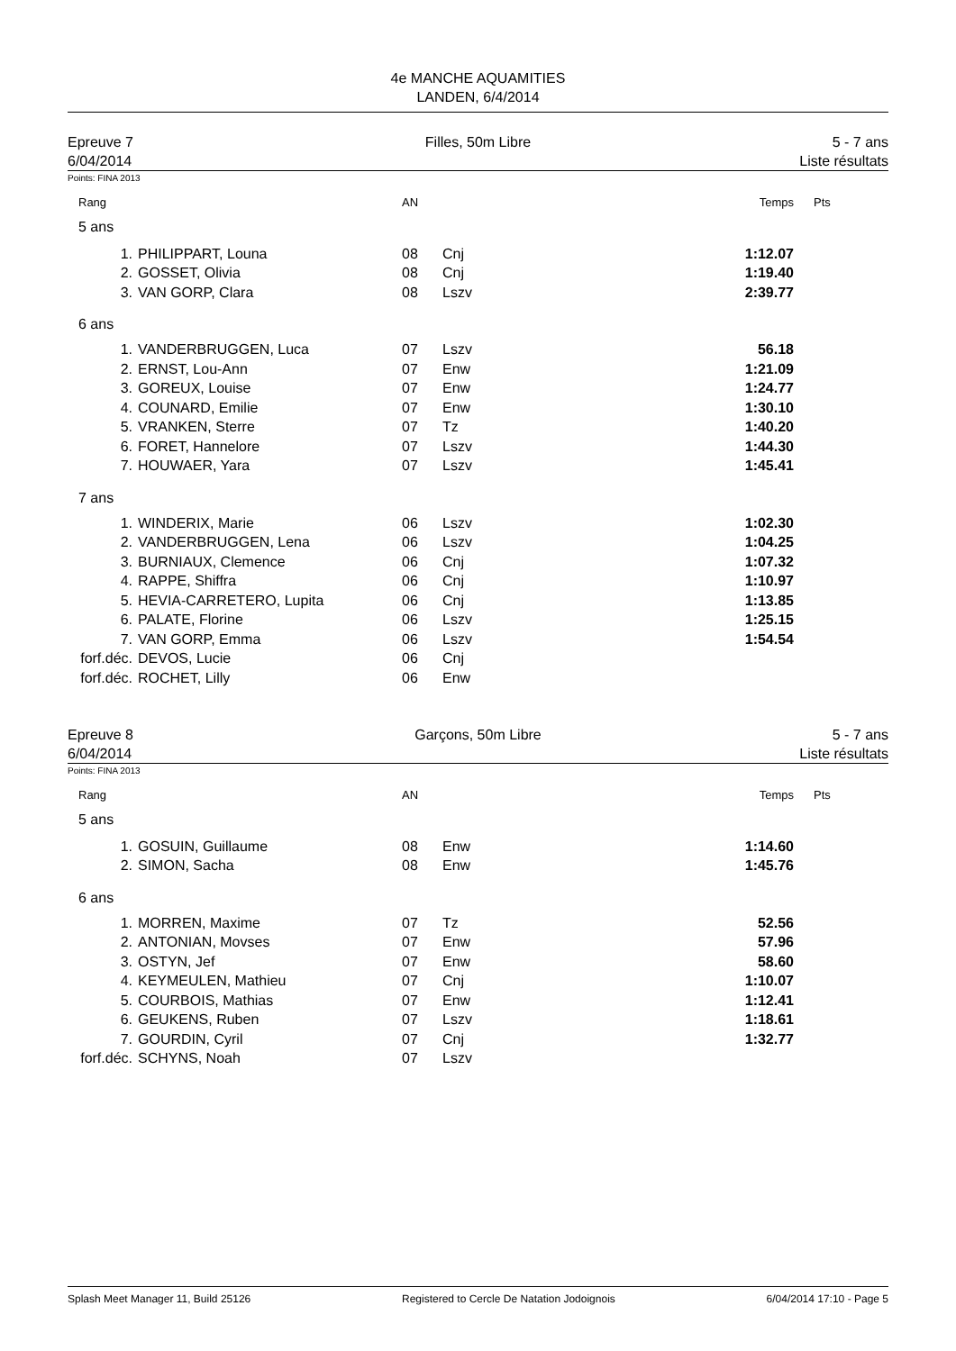4e MANCHE AQUAMITIES
LANDEN, 6/4/2014
Epreuve 7
6/04/2014
Filles, 50m Libre 5 - 7 ans
Liste résultats
Points: FINA 2013
| Rang | | AN | | Temps | Pts |
| 5 ans | | | | | |
| 1. | PHILIPPART, Louna | 08 | Cnj | 1:12.07 | |
| 2. | GOSSET, Olivia | 08 | Cnj | 1:19.40 | |
| 3. | VAN GORP, Clara | 08 | Lszv | 2:39.77 | |
| 6 ans | | | | | |
| 1. | VANDERBRUGGEN, Luca | 07 | Lszv | 56.18 | |
| 2. | ERNST, Lou-Ann | 07 | Enw | 1:21.09 | |
| 3. | GOREUX, Louise | 07 | Enw | 1:24.77 | |
| 4. | COUNARD, Emilie | 07 | Enw | 1:30.10 | |
| 5. | VRANKEN, Sterre | 07 | Tz | 1:40.20 | |
| 6. | FORET, Hannelore | 07 | Lszv | 1:44.30 | |
| 7. | HOUWAER, Yara | 07 | Lszv | 1:45.41 | |
| 7 ans | | | | | |
| 1. | WINDERIX, Marie | 06 | Lszv | 1:02.30 | |
| 2. | VANDERBRUGGEN, Lena | 06 | Lszv | 1:04.25 | |
| 3. | BURNIAUX, Clemence | 06 | Cnj | 1:07.32 | |
| 4. | RAPPE, Shiffra | 06 | Cnj | 1:10.97 | |
| 5. | HEVIA-CARRETERO, Lupita | 06 | Cnj | 1:13.85 | |
| 6. | PALATE, Florine | 06 | Lszv | 1:25.15 | |
| 7. | VAN GORP, Emma | 06 | Lszv | 1:54.54 | |
| forf.déc. | DEVOS, Lucie | 06 | Cnj | | |
| forf.déc. | ROCHET, Lilly | 06 | Enw | | |
Epreuve 8
6/04/2014
Garçons, 50m Libre 5 - 7 ans
Liste résultats
Points: FINA 2013
| Rang | | AN | | Temps | Pts |
| 5 ans | | | | | |
| 1. | GOSUIN, Guillaume | 08 | Enw | 1:14.60 | |
| 2. | SIMON, Sacha | 08 | Enw | 1:45.76 | |
| 6 ans | | | | | |
| 1. | MORREN, Maxime | 07 | Tz | 52.56 | |
| 2. | ANTONIAN, Movses | 07 | Enw | 57.96 | |
| 3. | OSTYN, Jef | 07 | Enw | 58.60 | |
| 4. | KEYMEULEN, Mathieu | 07 | Cnj | 1:10.07 | |
| 5. | COURBOIS, Mathias | 07 | Enw | 1:12.41 | |
| 6. | GEUKENS, Ruben | 07 | Lszv | 1:18.61 | |
| 7. | GOURDIN, Cyril | 07 | Cnj | 1:32.77 | |
| forf.déc. | SCHYNS, Noah | 07 | Lszv | | |
Splash Meet Manager 11, Build 25126 Registered to Cercle De Natation Jodoignois 6/04/2014 17:10 - Page 5